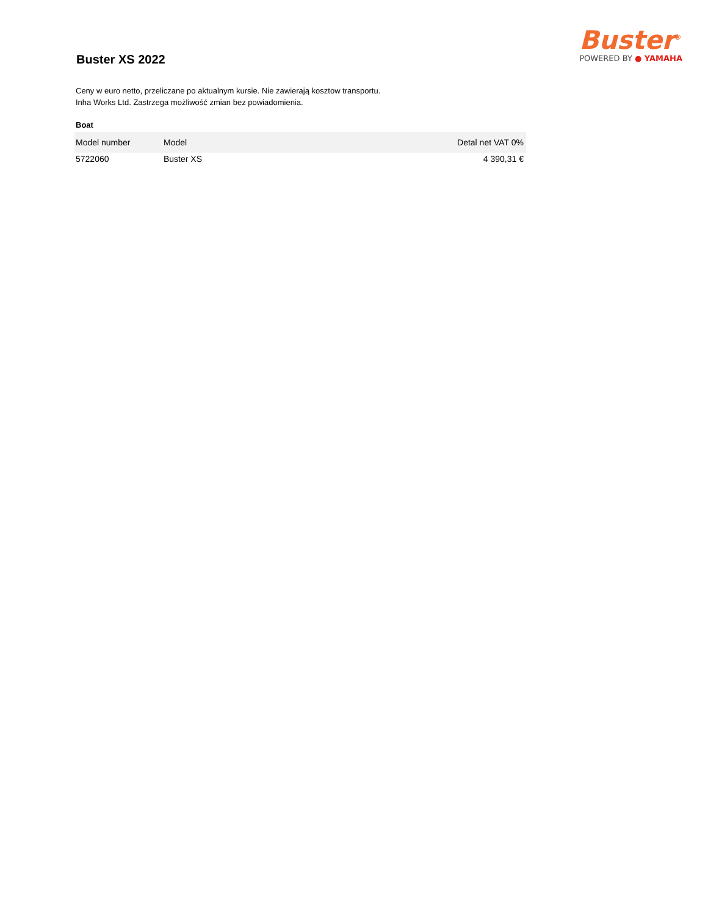Buster XS 2022
Buster<sup>®</sup>
POWERED BY ● YAMAHA
Ceny w euro netto, przeliczane po aktualnym kursie. Nie zawierają kosztow transportu.
Inha Works Ltd. Zastrzega możliwość zmian bez powiadomienia.
Boat
| Model number | Model | Detal net VAT 0% |
| --- | --- | --- |
| 5722060 | Buster XS | 4 390,31 € |